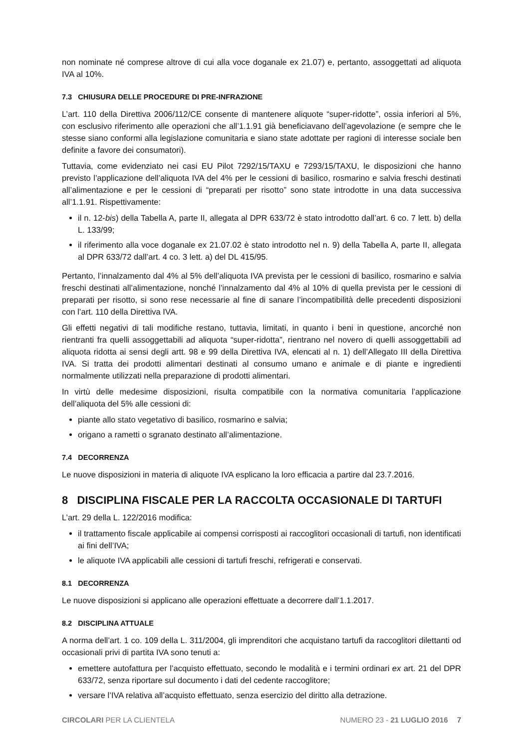non nominate né comprese altrove di cui alla voce doganale ex 21.07) e, pertanto, assoggettati ad aliquota IVA al 10%.
7.3 CHIUSURA DELLE PROCEDURE DI PRE-INFRAZIONE
L’art. 110 della Direttiva 2006/112/CE consente di mantenere aliquote “super-ridotte”, ossia inferiori al 5%, con esclusivo riferimento alle operazioni che all’1.1.91 già beneficiavano dell’agevolazione (e sempre che le stesse siano conformi alla legislazione comunitaria e siano state adottate per ragioni di interesse sociale ben definite a favore dei consumatori).
Tuttavia, come evidenziato nei casi EU Pilot 7292/15/TAXU e 7293/15/TAXU, le disposizioni che hanno previsto l’applicazione dell’aliquota IVA del 4% per le cessioni di basilico, rosmarino e salvia freschi destinati all’alimentazione e per le cessioni di “preparati per risotto” sono state introdotte in una data successiva all’1.1.91. Rispettivamente:
il n. 12-bis) della Tabella A, parte II, allegata al DPR 633/72 è stato introdotto dall’art. 6 co. 7 lett. b) della L. 133/99;
il riferimento alla voce doganale ex 21.07.02 è stato introdotto nel n. 9) della Tabella A, parte II, allegata al DPR 633/72 dall’art. 4 co. 3 lett. a) del DL 415/95.
Pertanto, l’innalzamento dal 4% al 5% dell’aliquota IVA prevista per le cessioni di basilico, rosmarino e salvia freschi destinati all’alimentazione, nonché l’innalzamento dal 4% al 10% di quella prevista per le cessioni di preparati per risotto, si sono rese necessarie al fine di sanare l’incompatibilità delle precedenti disposizioni con l’art. 110 della Direttiva IVA.
Gli effetti negativi di tali modifiche restano, tuttavia, limitati, in quanto i beni in questione, ancorché non rientranti fra quelli assoggettabili ad aliquota “super-ridotta”, rientrano nel novero di quelli assoggettabili ad aliquota ridotta ai sensi degli artt. 98 e 99 della Direttiva IVA, elencati al n. 1) dell’Allegato III della Direttiva IVA. Si tratta dei prodotti alimentari destinati al consumo umano e animale e di piante e ingredienti normalmente utilizzati nella preparazione di prodotti alimentari.
In virtù delle medesime disposizioni, risulta compatibile con la normativa comunitaria l’applicazione dell’aliquota del 5% alle cessioni di:
piante allo stato vegetativo di basilico, rosmarino e salvia;
origano a rametti o sgranato destinato all’alimentazione.
7.4 DECORRENZA
Le nuove disposizioni in materia di aliquote IVA esplicano la loro efficacia a partire dal 23.7.2016.
8 DISCIPLINA FISCALE PER LA RACCOLTA OCCASIONALE DI TARTUFI
L’art. 29 della L. 122/2016 modifica:
il trattamento fiscale applicabile ai compensi corrisposti ai raccoglitori occasionali di tartufi, non identificati ai fini dell’IVA;
le aliquote IVA applicabili alle cessioni di tartufi freschi, refrigerati e conservati.
8.1 DECORRENZA
Le nuove disposizioni si applicano alle operazioni effettuate a decorrere dall’1.1.2017.
8.2 DISCIPLINA ATTUALE
A norma dell’art. 1 co. 109 della L. 311/2004, gli imprenditori che acquistano tartufi da raccoglitori dilettanti od occasionali privi di partita IVA sono tenuti a:
emettere autofattura per l’acquisto effettuato, secondo le modalità e i termini ordinari ex art. 21 del DPR 633/72, senza riportare sul documento i dati del cedente raccoglitore;
versare l’IVA relativa all’acquisto effettuato, senza esercizio del diritto alla detrazione.
CIRCOLARI PER LA CLIENTELA NUMERO 23 - 21 LUGLIO 2016 7